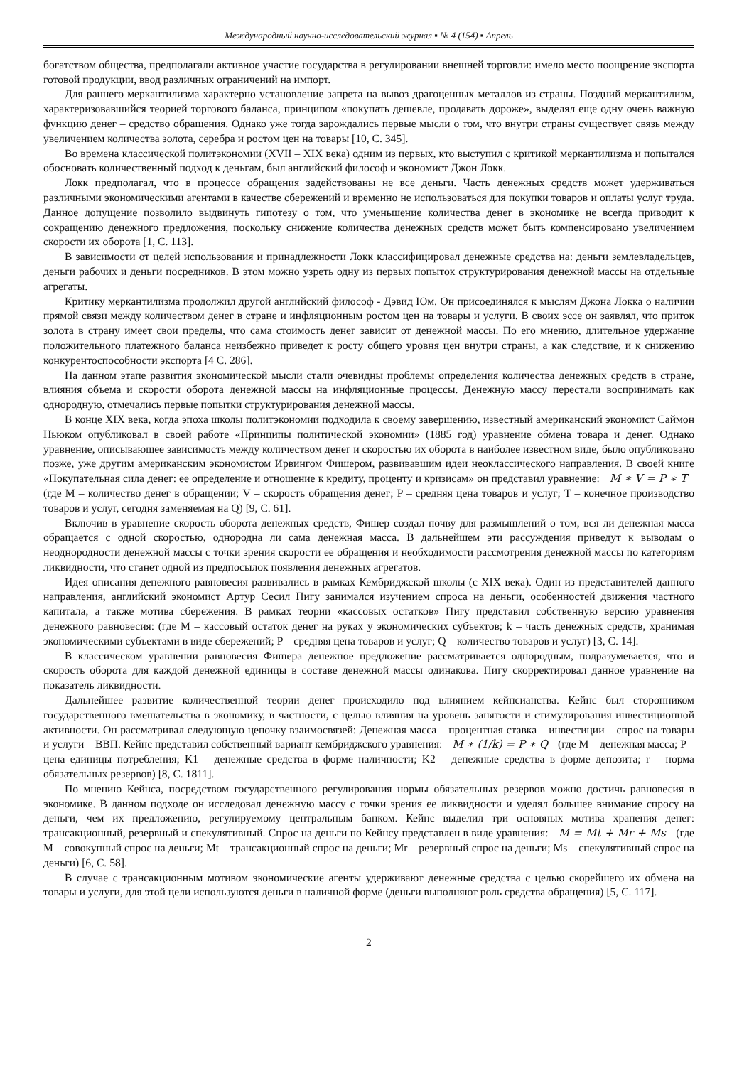Международный научно-исследовательский журнал ▪ № 4 (154) ▪ Апрель
богатством общества, предполагали активное участие государства в регулировании внешней торговли: имело место поощрение экспорта готовой продукции, ввод различных ограничений на импорт.
Для раннего меркантилизма характерно установление запрета на вывоз драгоценных металлов из страны. Поздний меркантилизм, характеризовавшийся теорией торгового баланса, принципом «покупать дешевле, продавать дороже», выделял еще одну очень важную функцию денег – средство обращения. Однако уже тогда зарождались первые мысли о том, что внутри страны существует связь между увеличением количества золота, серебра и ростом цен на товары [10, С. 345].
Во времена классической политэкономии (XVII – XIX века) одним из первых, кто выступил с критикой меркантилизма и попытался обосновать количественный подход к деньгам, был английский философ и экономист Джон Локк.
Локк предполагал, что в процессе обращения задействованы не все деньги. Часть денежных средств может удерживаться различными экономическими агентами в качестве сбережений и временно не использоваться для покупки товаров и оплаты услуг труда. Данное допущение позволило выдвинуть гипотезу о том, что уменьшение количества денег в экономике не всегда приводит к сокращению денежного предложения, поскольку снижение количества денежных средств может быть компенсировано увеличением скорости их оборота [1, С. 113].
В зависимости от целей использования и принадлежности Локк классифицировал денежные средства на: деньги землевладельцев, деньги рабочих и деньги посредников. В этом можно узреть одну из первых попыток структурирования денежной массы на отдельные агрегаты.
Критику меркантилизма продолжил другой английский философ - Дэвид Юм. Он присоединялся к мыслям Джона Локка о наличии прямой связи между количеством денег в стране и инфляционным ростом цен на товары и услуги. В своих эссе он заявлял, что приток золота в страну имеет свои пределы, что сама стоимость денег зависит от денежной массы. По его мнению, длительное удержание положительного платежного баланса неизбежно приведет к росту общего уровня цен внутри страны, а как следствие, и к снижению конкурентоспособности экспорта [4 С. 286].
На данном этапе развития экономической мысли стали очевидны проблемы определения количества денежных средств в стране, влияния объема и скорости оборота денежной массы на инфляционные процессы. Денежную массу перестали воспринимать как однородную, отмечались первые попытки структурирования денежной массы.
В конце XIX века, когда эпоха школы политэкономии подходила к своему завершению, известный американский экономист Саймон Ньюком опубликовал в своей работе «Принципы политической экономии» (1885 год) уравнение обмена товара и денег. Однако уравнение, описывающее зависимость между количеством денег и скоростью их оборота в наиболее известном виде, было опубликовано позже, уже другим американским экономистом Ирвингом Фишером, развивавшим идеи неоклассического направления. В своей книге «Покупательная сила денег: ее определение и отношение к кредиту, проценту и кризисам» он представил уравнение: M ∗ V = P ∗ T (где M – количество денег в обращении; V – скорость обращения денег; P – средняя цена товаров и услуг; T – конечное производство товаров и услуг, сегодня заменяемая на Q) [9, С. 61].
Включив в уравнение скорость оборота денежных средств, Фишер создал почву для размышлений о том, вся ли денежная масса обращается с одной скоростью, однородна ли сама денежная масса. В дальнейшем эти рассуждения приведут к выводам о неоднородности денежной массы с точки зрения скорости ее обращения и необходимости рассмотрения денежной массы по категориям ликвидности, что станет одной из предпосылок появления денежных агрегатов.
Идея описания денежного равновесия развивались в рамках Кембриджской школы (с XIX века). Один из представителей данного направления, английский экономист Артур Сесил Пигу занимался изучением спроса на деньги, особенностей движения частного капитала, а также мотива сбережения. В рамках теории «кассовых остатков» Пигу представил собственную версию уравнения денежного равновесия: (где M – кассовый остаток денег на руках у экономических субъектов; k – часть денежных средств, хранимая экономическими субъектами в виде сбережений; P – средняя цена товаров и услуг; Q – количество товаров и услуг) [3, С. 14].
В классическом уравнении равновесия Фишера денежное предложение рассматривается однородным, подразумевается, что и скорость оборота для каждой денежной единицы в составе денежной массы одинакова. Пигу скорректировал данное уравнение на показатель ликвидности.
Дальнейшее развитие количественной теории денег происходило под влиянием кейнсианства. Кейнс был сторонником государственного вмешательства в экономику, в частности, с целью влияния на уровень занятости и стимулирования инвестиционной активности. Он рассматривал следующую цепочку взаимосвязей: Денежная масса – процентная ставка – инвестиции – спрос на товары и услуги – ВВП. Кейнс представил собственный вариант кембриджского уравнения: M ∗ (1/k) = P ∗ Q (где M – денежная масса; P – цена единицы потребления; K1 – денежные средства в форме наличности; K2 – денежные средства в форме депозита; r – норма обязательных резервов) [8, С. 1811].
По мнению Кейнса, посредством государственного регулирования нормы обязательных резервов можно достичь равновесия в экономике. В данном подходе он исследовал денежную массу с точки зрения ее ликвидности и уделял большее внимание спросу на деньги, чем их предложению, регулируемому центральным банком. Кейнс выделил три основных мотива хранения денег: трансакционный, резервный и спекулятивный. Спрос на деньги по Кейнсу представлен в виде уравнения: M = Mt + Mr + Ms (где M – совокупный спрос на деньги; Mt – трансакционный спрос на деньги; Mr – резервный спрос на деньги; Ms – спекулятивный спрос на деньги) [6, С. 58].
В случае с трансакционным мотивом экономические агенты удерживают денежные средства с целью скорейшего их обмена на товары и услуги, для этой цели используются деньги в наличной форме (деньги выполняют роль средства обращения) [5, С. 117].
2